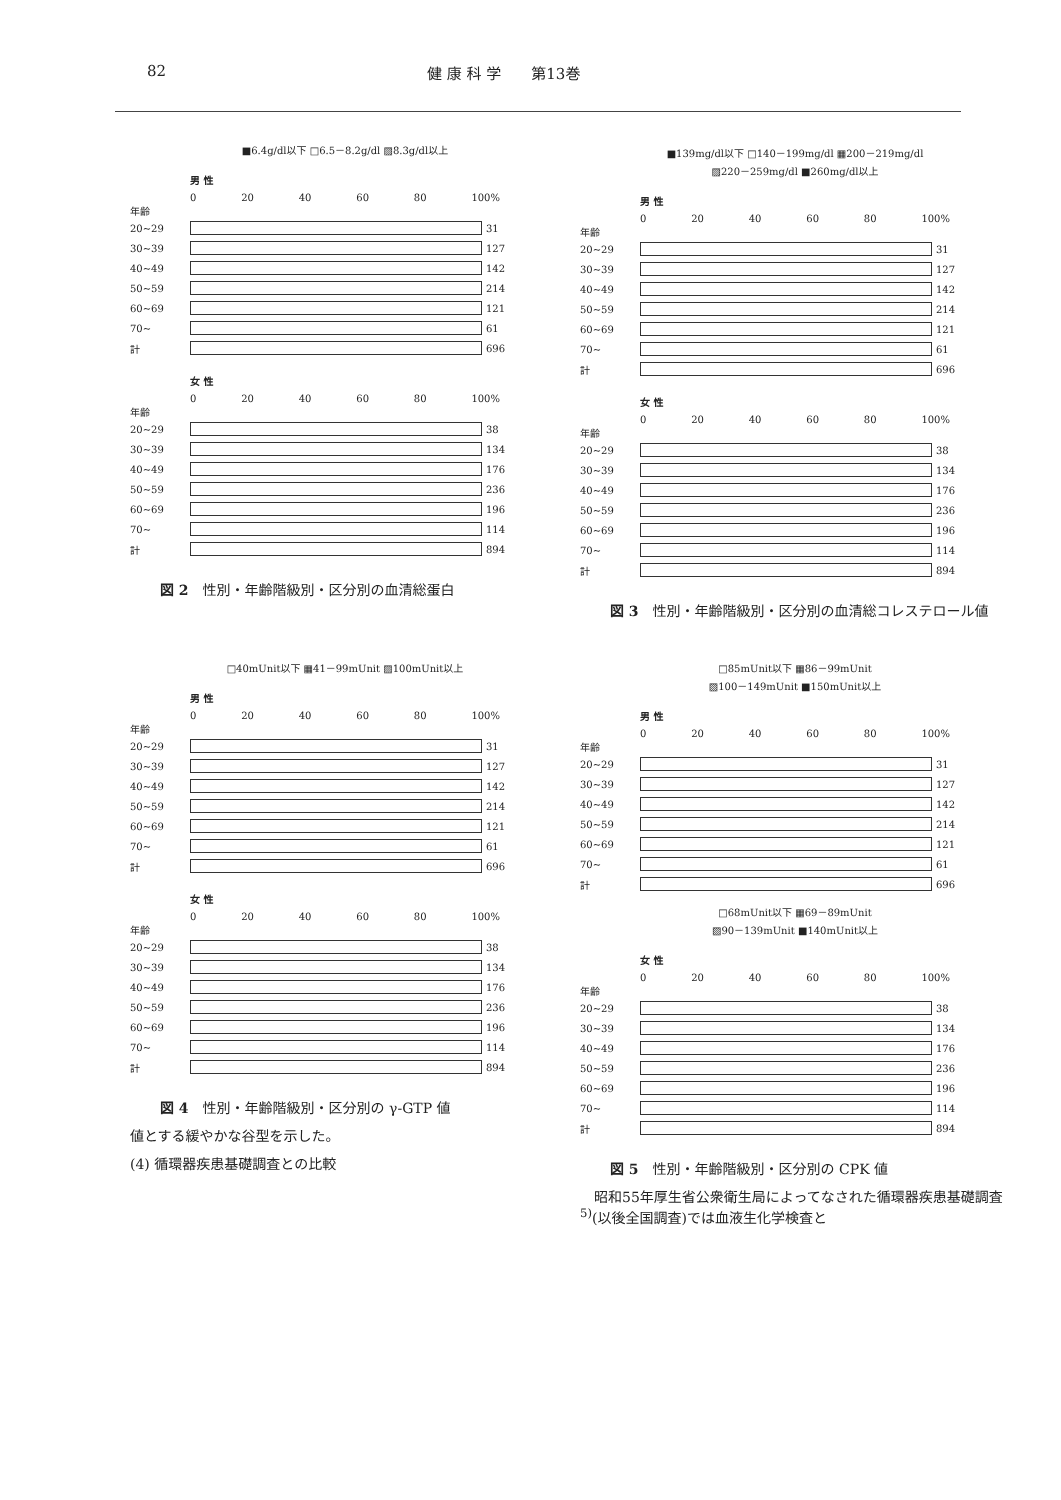82 健 康 科 学　　第13巻
■6.4g/dl以下 □6.5－8.2g/dl ▨8.3g/dl以上
男 性
0 20 40 60 80 100%
年齢
20~29 31
30~39 127
40~49 142
50~59 214
60~69 121
70~ 61
計 696
女 性
0 20 40 60 80 100%
年齢
20~29 38
30~39 134
40~49 176
50~59 236
60~69 196
70~ 114
計 894
図 2　性別・年齢階級別・区分別の血清総蛋白
■139mg/dl以下 □140－199mg/dl ▦200－219mg/dl
▨220－259mg/dl ■260mg/dl以上
男 性
0 20 40 60 80 100%
年齢
20~29 31
30~39 127
40~49 142
50~59 214
60~69 121
70~ 61
計 696
女 性
0 20 40 60 80 100%
年齢
20~29 38
30~39 134
40~49 176
50~59 236
60~69 196
70~ 114
計 894
図 3　性別・年齢階級別・区分別の血清総コレステロール値
□40mUnit以下 ▦41－99mUnit ▨100mUnit以上
男 性
0 20 40 60 80 100%
年齢
20~29 31
30~39 127
40~49 142
50~59 214
60~69 121
70~ 61
計 696
女 性
0 20 40 60 80 100%
年齢
20~29 38
30~39 134
40~49 176
50~59 236
60~69 196
70~ 114
計 894
図 4　性別・年齢階級別・区分別の γ-GTP 値
値とする緩やかな谷型を示した。
(4) 循環器疾患基礎調査との比較
□85mUnit以下 ▦86－99mUnit
▨100－149mUnit ■150mUnit以上
男 性
0 20 40 60 80 100%
年齢
20~29 31
30~39 127
40~49 142
50~59 214
60~69 121
70~ 61
計 696
□68mUnit以下 ▦69－89mUnit
▨90－139mUnit ■140mUnit以上
女 性
0 20 40 60 80 100%
年齢
20~29 38
30~39 134
40~49 176
50~59 236
60~69 196
70~ 114
計 894
図 5　性別・年齢階級別・区分別の CPK 値
　昭和55年厚生省公衆衛生局によってなされた循環器疾患基礎調査<sup>5)</sup>(以後全国調査)では血液生化学検査と